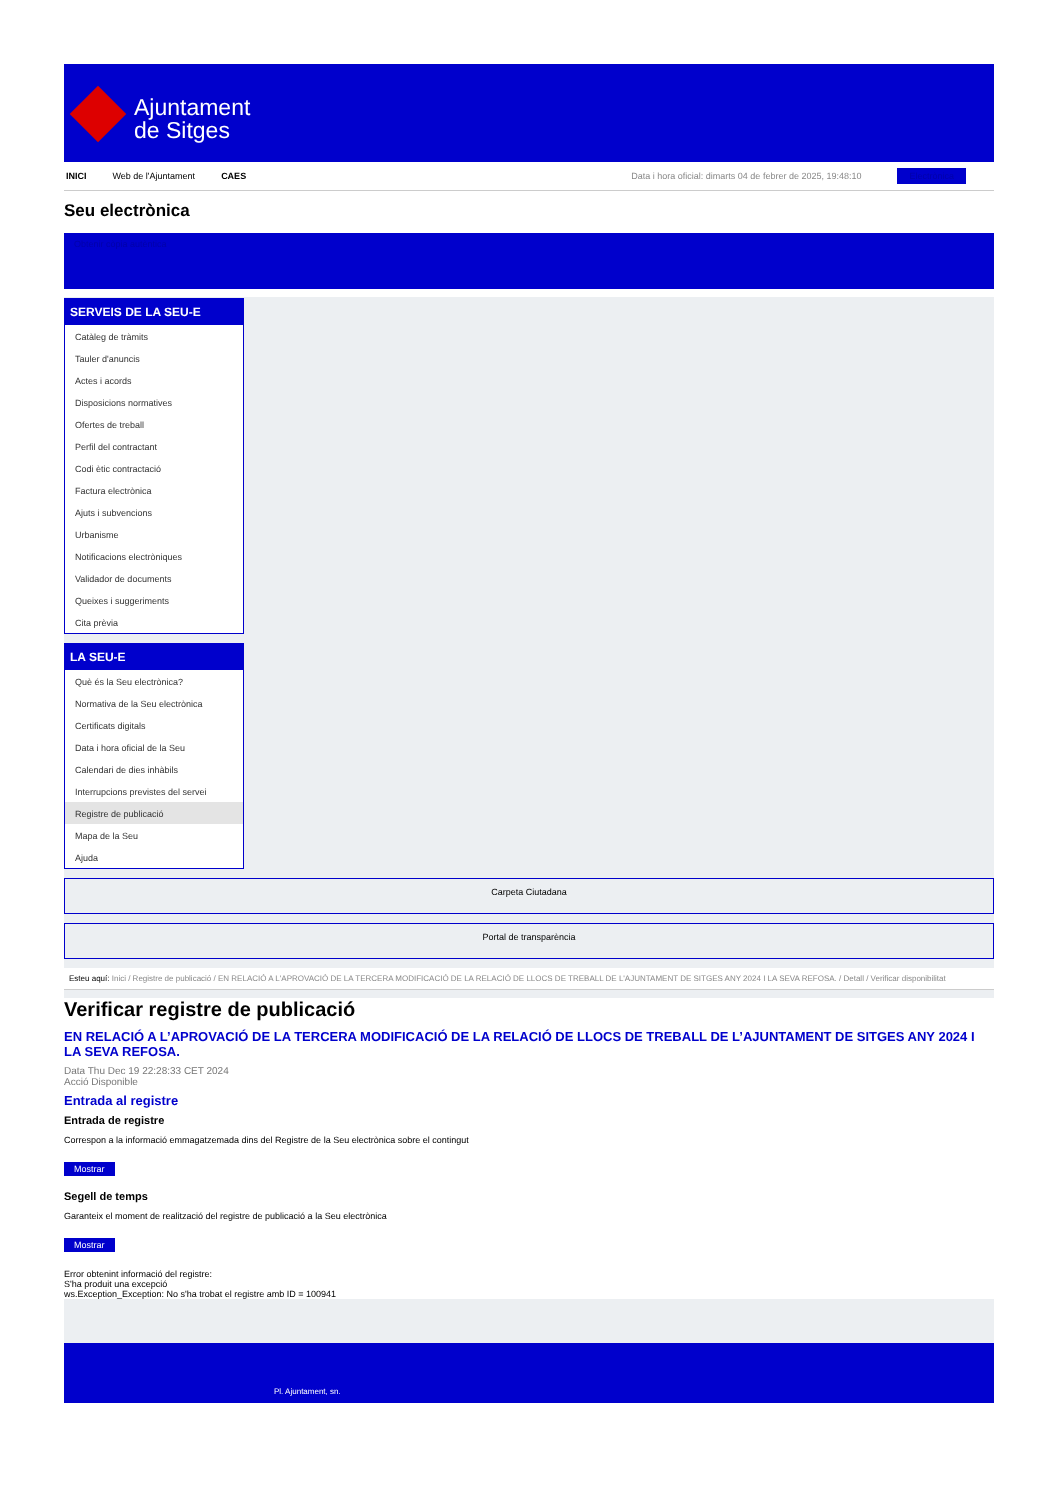Ajuntament
de Sitges
INICI Web de l'Ajuntament CAES Data i hora oficial: dimarts 04 de febrer de 2025, 19:48:10 Electrònica
Seu electrònica
Obtenir còpia autèntica
SERVEIS DE LA SEU-E
Catàleg de tràmits
Tauler d'anuncis
Actes i acords
Disposicions normatives
Ofertes de treball
Perfil del contractant
Codi ètic contractació
Factura electrònica
Ajuts i subvencions
Urbanisme
Notificacions electròniques
Validador de documents
Queixes i suggeriments
Cita prèvia
LA SEU-E
Què és la Seu electrònica?
Normativa de la Seu electrònica
Certificats digitals
Data i hora oficial de la Seu
Calendari de dies inhàbils
Interrupcions previstes del servei
Registre de publicació
Mapa de la Seu
Ajuda
Carpeta Ciutadana
Portal de transparència
Esteu aquí: Inici / Registre de publicació / EN RELACIÓ A L'APROVACIÓ DE LA TERCERA MODIFICACIÓ DE LA RELACIÓ DE LLOCS DE TREBALL DE L'AJUNTAMENT DE SITGES ANY 2024 I LA SEVA REFOSA. / Detall / Verificar disponibilitat
Verificar registre de publicació
EN RELACIÓ A L’APROVACIÓ DE LA TERCERA MODIFICACIÓ DE LA RELACIÓ DE LLOCS DE TREBALL DE L’AJUNTAMENT DE SITGES ANY 2024 I LA SEVA REFOSA.
Data Thu Dec 19 22:28:33 CET 2024
Acció Disponible
Entrada al registre
Entrada de registre
Correspon a la informació emmagatzemada dins del Registre de la Seu electrònica sobre el contingut
Mostrar
Segell de temps
Garanteix el moment de realització del registre de publicació a la Seu electrònica
Mostrar
Error obtenint informació del registre:
S'ha produit una excepció
ws.Exception_Exception: No s'ha trobat el registre amb ID = 100941
Pl. Ajuntament, sn.